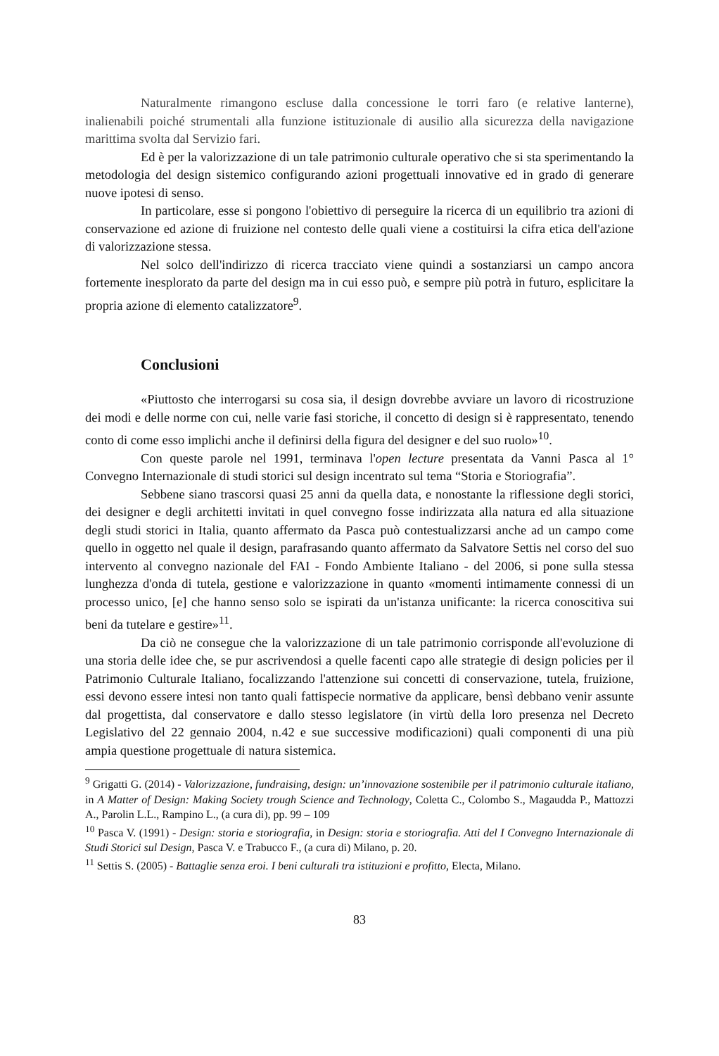Naturalmente rimangono escluse dalla concessione le torri faro (e relative lanterne), inalienabili poiché strumentali alla funzione istituzionale di ausilio alla sicurezza della navigazione marittima svolta dal Servizio fari.
Ed è per la valorizzazione di un tale patrimonio culturale operativo che si sta sperimentando la metodologia del design sistemico configurando azioni progettuali innovative ed in grado di generare nuove ipotesi di senso.
In particolare, esse si pongono l'obiettivo di perseguire la ricerca di un equilibrio tra azioni di conservazione ed azione di fruizione nel contesto delle quali viene a costituirsi la cifra etica dell'azione di valorizzazione stessa.
Nel solco dell'indirizzo di ricerca tracciato viene quindi a sostanziarsi un campo ancora fortemente inesplorato da parte del design ma in cui esso può, e sempre più potrà in futuro, esplicitare la propria azione di elemento catalizzatore<sup>9</sup>.
Conclusioni
«Piuttosto che interrogarsi su cosa sia, il design dovrebbe avviare un lavoro di ricostruzione dei modi e delle norme con cui, nelle varie fasi storiche, il concetto di design si è rappresentato, tenendo conto di come esso implichi anche il definirsi della figura del designer e del suo ruolo»<sup>10</sup>.
Con queste parole nel 1991, terminava l'open lecture presentata da Vanni Pasca al 1° Convegno Internazionale di studi storici sul design incentrato sul tema “Storia e Storiografia”.
Sebbene siano trascorsi quasi 25 anni da quella data, e nonostante la riflessione degli storici, dei designer e degli architetti invitati in quel convegno fosse indirizzata alla natura ed alla situazione degli studi storici in Italia, quanto affermato da Pasca può contestualizzarsi anche ad un campo come quello in oggetto nel quale il design, parafrasando quanto affermato da Salvatore Settis nel corso del suo intervento al convegno nazionale del FAI - Fondo Ambiente Italiano - del 2006, si pone sulla stessa lunghezza d'onda di tutela, gestione e valorizzazione in quanto «momenti intimamente connessi di un processo unico, [e] che hanno senso solo se ispirati da un'istanza unificante: la ricerca conoscitiva sui beni da tutelare e gestire»<sup>11</sup>.
Da ciò ne consegue che la valorizzazione di un tale patrimonio corrisponde all'evoluzione di una storia delle idee che, se pur ascrivendosi a quelle facenti capo alle strategie di design policies per il Patrimonio Culturale Italiano, focalizzando l'attenzione sui concetti di conservazione, tutela, fruizione, essi devono essere intesi non tanto quali fattispecie normative da applicare, bensì debbano venir assunte dal progettista, dal conservatore e dallo stesso legislatore (in virtù della loro presenza nel Decreto Legislativo del 22 gennaio 2004, n.42 e sue successive modificazioni) quali componenti di una più ampia questione progettuale di natura sistemica.
<sup>9</sup> Grigatti G. (2014) - Valorizzazione, fundraising, design: un’innovazione sostenibile per il patrimonio culturale italiano, in A Matter of Design: Making Society trough Science and Technology, Coletta C., Colombo S., Magaudda P., Mattozzi A., Parolin L.L., Rampino L., (a cura di), pp. 99 – 109
<sup>10</sup> Pasca V. (1991) - Design: storia e storiografia, in Design: storia e storiografia. Atti del I Convegno Internazionale di Studi Storici sul Design, Pasca V. e Trabucco F., (a cura di) Milano, p. 20.
<sup>11</sup> Settis S. (2005) - Battaglie senza eroi. I beni culturali tra istituzioni e profitto, Electa, Milano.
83